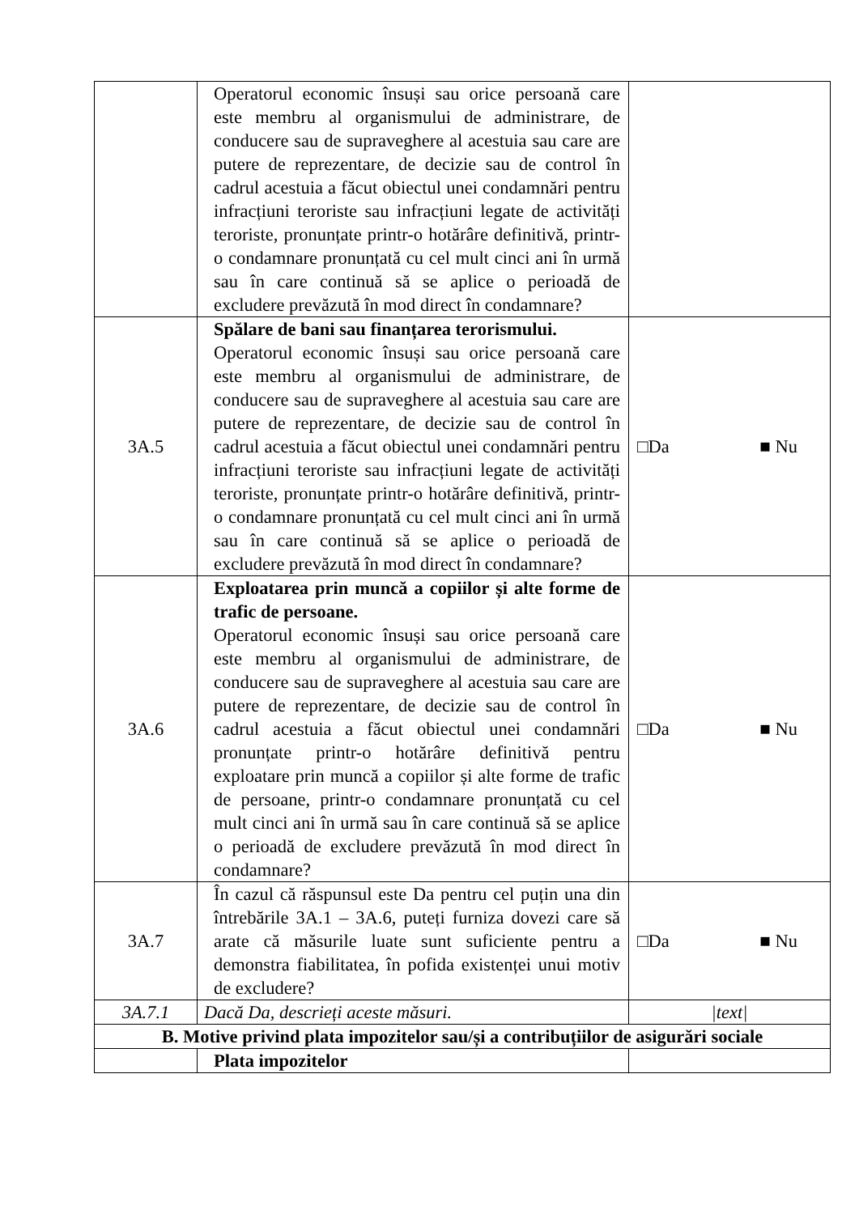| | Operatorul economic însuși sau orice persoană care este membru al organismului de administrare, de conducere sau de supraveghere al acestuia sau care are putere de reprezentare, de decizie sau de control în cadrul acestuia a făcut obiectul unei condamnări pentru infracțiuni teroriste sau infracțiuni legate de activități teroriste, pronunțate printr-o hotărâre definitivă, printr-o condamnare pronunțată cu cel mult cinci ani în urmă sau în care continuă să se aplice o perioadă de excludere prevăzută în mod direct în condamnare? | |
| 3A.5 | Spălare de bani sau finanțarea terorismului. Operatorul economic însuși sau orice persoană care este membru al organismului de administrare, de conducere sau de supraveghere al acestuia sau care are putere de reprezentare, de decizie sau de control în cadrul acestuia a făcut obiectul unei condamnări pentru infracțiuni teroriste sau infracțiuni legate de activități teroriste, pronunțate printr-o hotărâre definitivă, printr-o condamnare pronunțată cu cel mult cinci ani în urmă sau în care continuă să se aplice o perioadă de excludere prevăzută în mod direct în condamnare? | □Da ■ Nu |
| 3A.6 | Exploatarea prin muncă a copiilor și alte forme de trafic de persoane. Operatorul economic însuși sau orice persoană care este membru al organismului de administrare, de conducere sau de supraveghere al acestuia sau care are putere de reprezentare, de decizie sau de control în cadrul acestuia a făcut obiectul unei condamnări pronunțate printr-o hotărâre definitivă pentru exploatare prin muncă a copiilor și alte forme de trafic de persoane, printr-o condamnare pronunțată cu cel mult cinci ani în urmă sau în care continuă să se aplice o perioadă de excludere prevăzută în mod direct în condamnare? | □Da ■ Nu |
| 3A.7 | În cazul că răspunsul este Da pentru cel puțin una din întrebările 3A.1 – 3A.6, puteți furniza dovezi care să arate că măsurile luate sunt suficiente pentru a demonstra fiabilitatea, în pofida existenței unui motiv de excludere? | □Da ■ Nu |
| 3A.7.1 | Dacă Da, descrieți aceste măsuri. | /text/ |
| B. Motive privind plata impozitelor sau/și a contribuțiilor de asigurări sociale | | |
| | Plata impozitelor | |